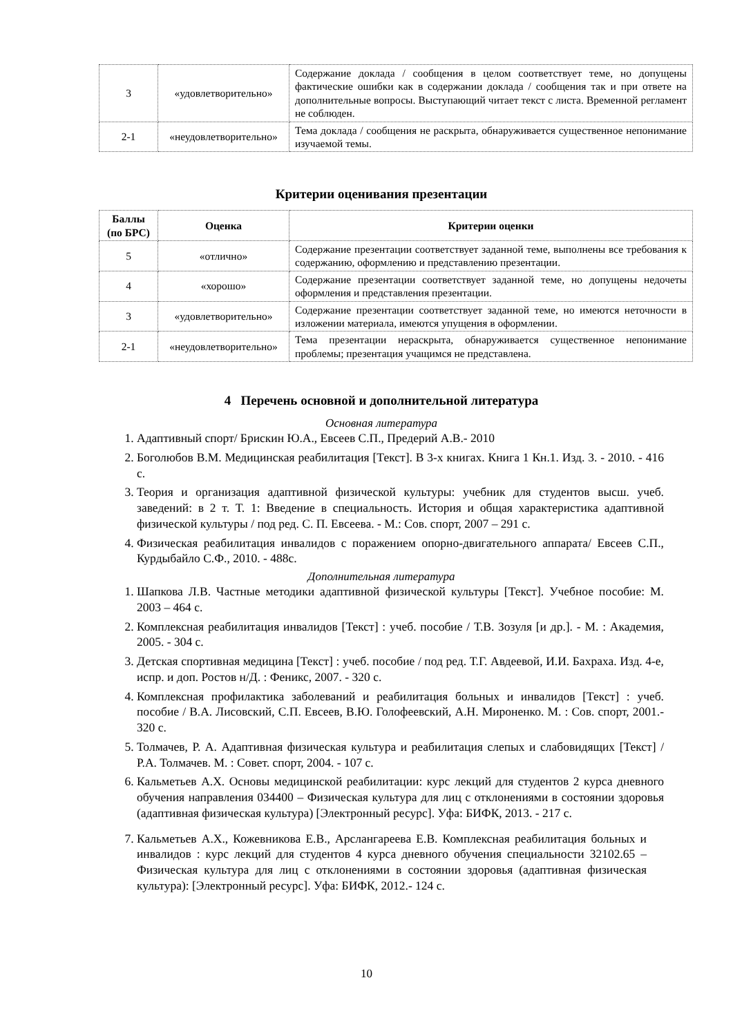| 3 | «удовлетворительно» | Содержание доклада / сообщения в целом соответствует теме, но допущены фактические ошибки как в содержании доклада / сообщения так и при ответе на дополнительные вопросы. Выступающий читает текст с листа. Временной регламент не соблюден. |
| 2-1 | «неудовлетворительно» | Тема доклада / сообщения не раскрыта, обнаруживается существенное непонимание изучаемой темы. |
Критерии оценивания презентации
| Баллы (по БРС) | Оценка | Критерии оценки |
| --- | --- | --- |
| 5 | «отлично» | Содержание презентации соответствует заданной теме, выполнены все требования к содержанию, оформлению и представлению презентации. |
| 4 | «хорошо» | Содержание презентации соответствует заданной теме, но допущены недочеты оформления и представления презентации. |
| 3 | «удовлетворительно» | Содержание презентации соответствует заданной теме, но имеются неточности в изложении материала, имеются упущения в оформлении. |
| 2-1 | «неудовлетворительно» | Тема презентации нераскрыта, обнаруживается существенное непонимание проблемы; презентация учащимся не представлена. |
4 Перечень основной и дополнительной литература
Основная литература
1. Адаптивный спорт/ Брискин Ю.А., Евсеев С.П., Предерий А.В.- 2010
2. Боголюбов В.М. Медицинская реабилитация [Текст]. В 3-х книгах. Книга 1 Кн.1. Изд. 3. - 2010. - 416 с.
3. Теория и организация адаптивной физической культуры: учебник для студентов высш. учеб. заведений: в 2 т. Т. 1: Введение в специальность. История и общая характеристика адаптивной физической культуры / под ред. С. П. Евсеева. - М.: Сов. спорт, 2007 – 291 с.
4. Физическая реабилитация инвалидов с поражением опорно-двигательного аппарата/ Евсеев С.П., Курдыбайло С.Ф., 2010. - 488с.
Дополнительная литература
1. Шапкова Л.В. Частные методики адаптивной физической культуры [Текст]. Учебное пособие: М. 2003 – 464 с.
2. Комплексная реабилитация инвалидов [Текст] : учеб. пособие / Т.В. Зозуля [и др.]. - М. : Академия, 2005. - 304 с.
3. Детская спортивная медицина [Текст] : учеб. пособие / под ред. Т.Г. Авдеевой, И.И. Бахраха. Изд. 4-е, испр. и доп. Ростов н/Д. : Феникс, 2007. - 320 с.
4. Комплексная профилактика заболеваний и реабилитация больных и инвалидов [Текст] : учеб. пособие / В.А. Лисовский, С.П. Евсеев, В.Ю. Голофеевский, А.Н. Мироненко. М. : Сов. спорт, 2001.- 320 с.
5. Толмачев, Р. А. Адаптивная физическая культура и реабилитация слепых и слабовидящих [Текст] / Р.А. Толмачев. М. : Совет. спорт, 2004. - 107 с.
6. Кальметьев А.Х. Основы медицинской реабилитации: курс лекций для студентов 2 курса дневного обучения направления 034400 – Физическая культура для лиц с отклонениями в состоянии здоровья (адаптивная физическая культура) [Электронный ресурс]. Уфа: БИФК, 2013. - 217 с.
7. Кальметьев А.Х., Кожевникова Е.В., Арслангареева Е.В. Комплексная реабилитация больных и инвалидов : курс лекций для студентов 4 курса дневного обучения специальности 32102.65 – Физическая культура для лиц с отклонениями в состоянии здоровья (адаптивная физическая культура): [Электронный ресурс]. Уфа: БИФК, 2012.- 124 с.
10